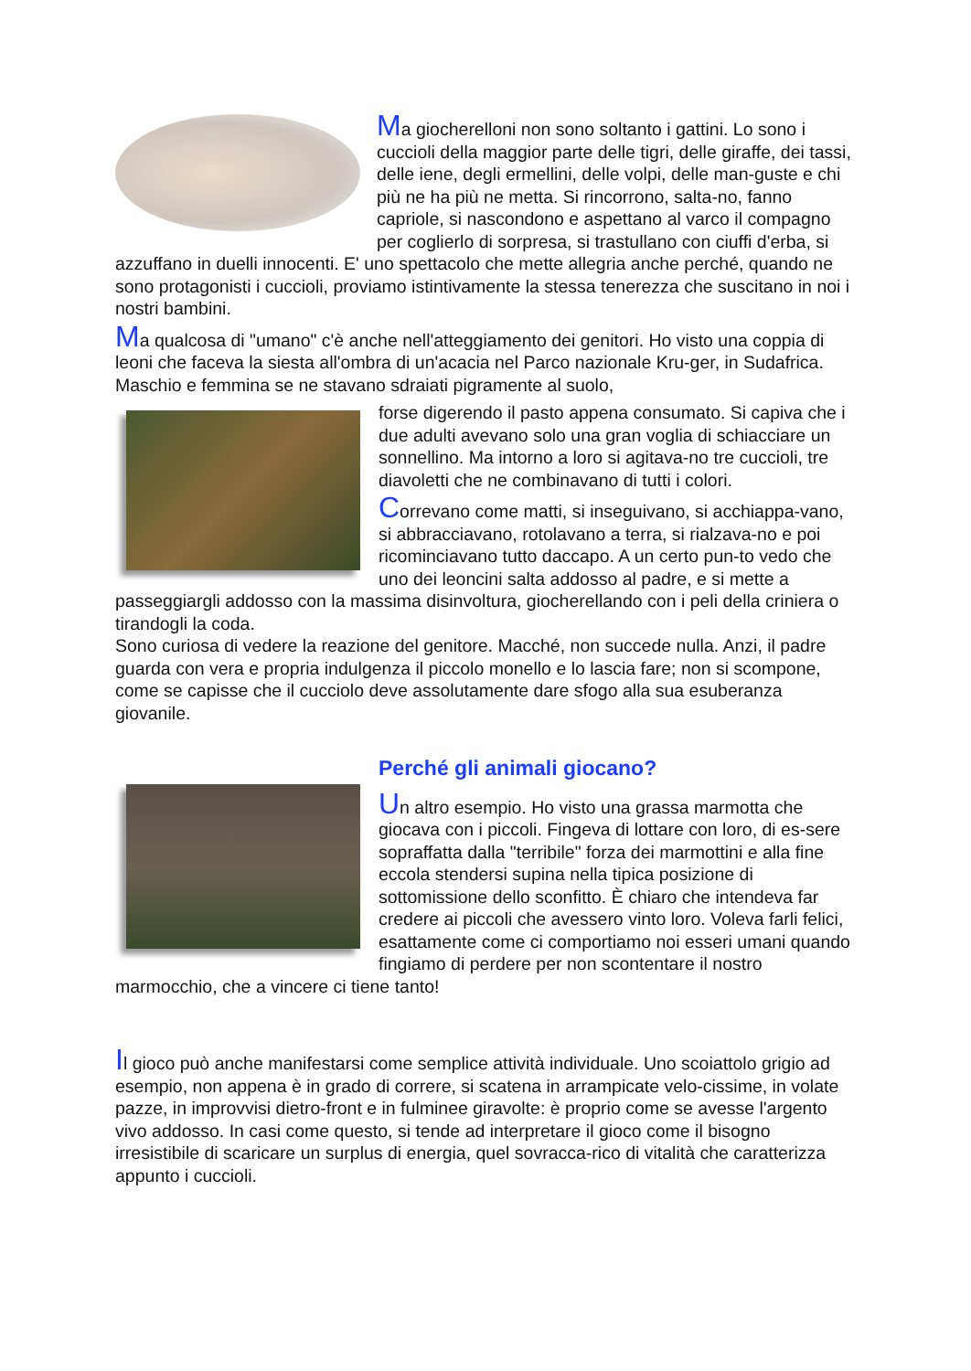Ma giocherelloni non sono soltanto i gattini. Lo sono i cuccioli della maggior parte delle tigri, delle giraffe, dei tassi, delle iene, degli ermellini, delle volpi, delle man-guste e chi più ne ha più ne metta. Si rincorrono, salta-no, fanno capriole, si nascondono e aspettano al varco il compagno per coglierlo di sorpresa, si trastullano con ciuffi d'erba, si azzuffano in duelli innocenti. E' uno spettacolo che mette allegria anche perché, quando ne sono protagonisti i cuccioli, proviamo istintivamente la stessa tenerezza che suscitano in noi i nostri bambini.
Ma qualcosa di "umano" c'è anche nell'atteggiamento dei genitori. Ho visto una coppia di leoni che faceva la siesta all'ombra di un'acacia nel Parco nazionale Kru-ger, in Sudafrica. Maschio e femmina se ne stavano sdraiati pigramente al suolo,
forse digerendo il pasto appena consumato. Si capiva che i due adulti avevano solo una gran voglia di schiacciare un sonnellino. Ma intorno a loro si agitava-no tre cuccioli, tre diavoletti che ne combinavano di tutti i colori.
Correvano come matti, si inseguivano, si acchiappa-vano, si abbracciavano, rotolavano a terra, si rialzava-no e poi ricominciavano tutto daccapo. A un certo pun-to vedo che uno dei leoncini salta addosso al padre, e si mette a passeggiargli addosso con la massima disinvoltura, giocherellando con i peli della criniera o tirandogli la coda.
Sono curiosa di vedere la reazione del genitore. Macché, non succede nulla. Anzi, il padre guarda con vera e propria indulgenza il piccolo monello e lo lascia fare; non si scompone, come se capisse che il cucciolo deve assolutamente dare sfogo alla sua esuberanza giovanile.
Perché gli animali giocano?
Un altro esempio. Ho visto una grassa marmotta che giocava con i piccoli. Fingeva di lottare con loro, di es-sere sopraffatta dalla "terribile" forza dei marmottini e alla fine eccola stendersi supina nella tipica posizione di sottomissione dello sconfitto. È chiaro che intendeva far credere ai piccoli che avessero vinto loro. Voleva farli felici, esattamente come ci comportiamo noi esseri umani quando fingiamo di perdere per non scontentare il nostro marmocchio, che a vincere ci tiene tanto!
Il gioco può anche manifestarsi come semplice attività individuale. Uno scoiattolo grigio ad esempio, non appena è in grado di correre, si scatena in arrampicate velo-cissime, in volate pazze, in improvvisi dietro-front e in fulminee giravolte: è proprio come se avesse l'argento vivo addosso. In casi come questo, si tende ad interpretare il gioco come il bisogno irresistibile di scaricare un surplus di energia, quel sovracca-rico di vitalità che caratterizza appunto i cuccioli.